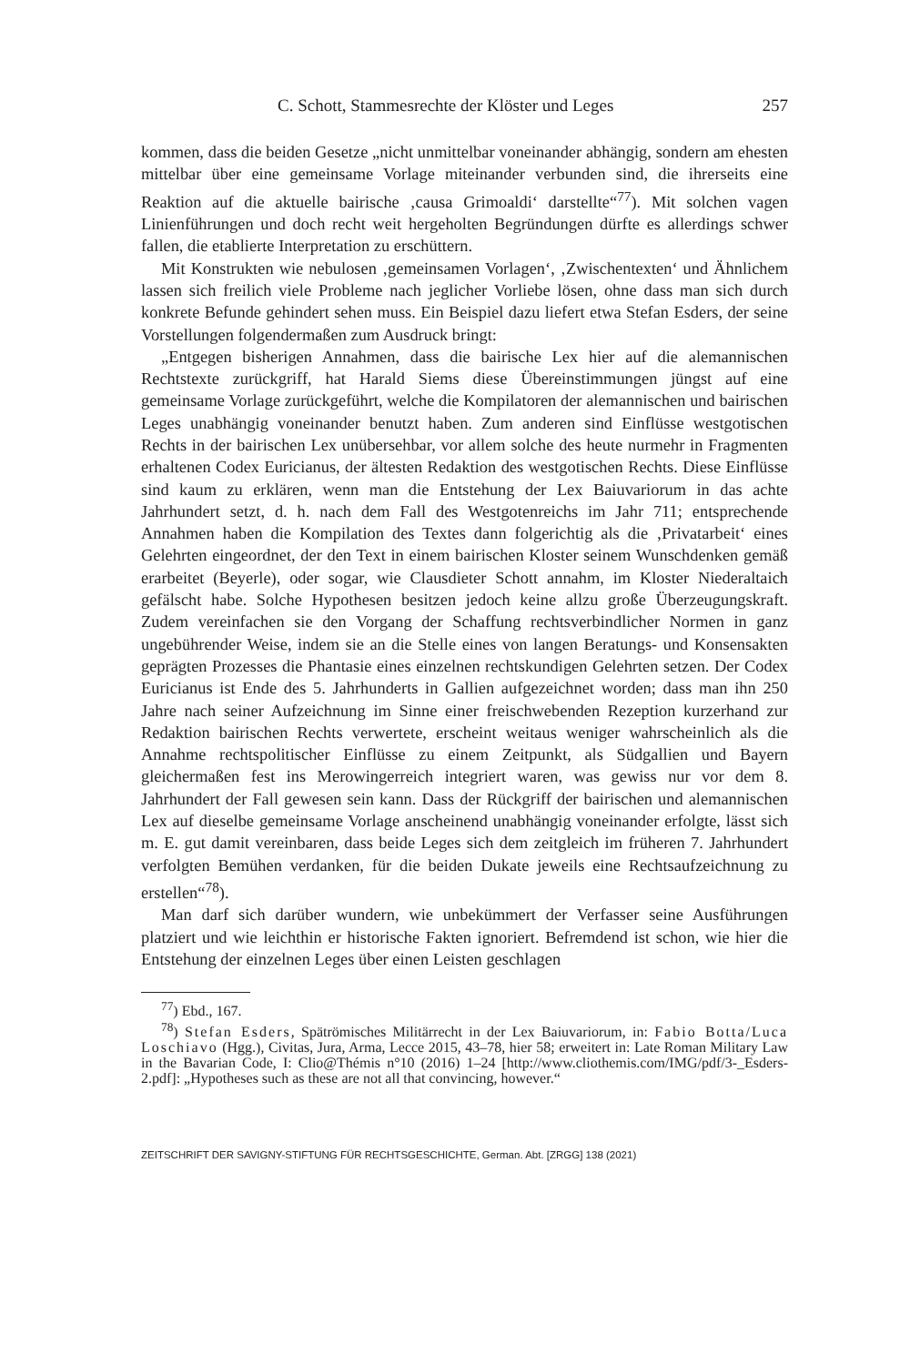C. Schott, Stammesrechte der Klöster und Leges 257
kommen, dass die beiden Gesetze „nicht unmittelbar voneinander abhängig, sondern am ehesten mittelbar über eine gemeinsame Vorlage miteinander verbunden sind, die ihrerseits eine Reaktion auf die aktuelle bairische ‚causa Grimoaldi‘ darstellte“<sup>77</sup>). Mit solchen vagen Linienführungen und doch recht weit hergeholten Begründungen dürfte es allerdings schwer fallen, die etablierte Interpretation zu erschüttern.
Mit Konstrukten wie nebulosen ‚gemeinsamen Vorlagen‘, ‚Zwischentexten‘ und Ähnlichem lassen sich freilich viele Probleme nach jeglicher Vorliebe lösen, ohne dass man sich durch konkrete Befunde gehindert sehen muss. Ein Beispiel dazu liefert etwa Stefan Esders, der seine Vorstellungen folgendermaßen zum Ausdruck bringt:
„Entgegen bisherigen Annahmen, dass die bairische Lex hier auf die alemannischen Rechtstexte zurückgriff, hat Harald Siems diese Übereinstimmungen jüngst auf eine gemeinsame Vorlage zurückgeführt, welche die Kompilatoren der alemannischen und bairischen Leges unabhängig voneinander benutzt haben. Zum anderen sind Einflüsse westgotischen Rechts in der bairischen Lex unübersehbar, vor allem solche des heute nurmehr in Fragmenten erhaltenen Codex Euricianus, der ältesten Redaktion des westgotischen Rechts. Diese Einflüsse sind kaum zu erklären, wenn man die Entstehung der Lex Baiuvariorum in das achte Jahrhundert setzt, d. h. nach dem Fall des Westgotenreichs im Jahr 711; entsprechende Annahmen haben die Kompilation des Textes dann folgerichtig als die ‚Privatarbeit‘ eines Gelehrten eingeordnet, der den Text in einem bairischen Kloster seinem Wunschdenken gemäß erarbeitet (Beyerle), oder sogar, wie Clausdieter Schott annahm, im Kloster Niederaltaich gefälscht habe. Solche Hypothesen besitzen jedoch keine allzu große Überzeugungskraft. Zudem vereinfachen sie den Vorgang der Schaffung rechtsverbindlicher Normen in ganz ungebührender Weise, indem sie an die Stelle eines von langen Beratungs- und Konsensakten geprägten Prozesses die Phantasie eines einzelnen rechtskundigen Gelehrten setzen. Der Codex Euricianus ist Ende des 5. Jahrhunderts in Gallien aufgezeichnet worden; dass man ihn 250 Jahre nach seiner Aufzeichnung im Sinne einer freischwebenden Rezeption kurzerhand zur Redaktion bairischen Rechts verwertete, erscheint weitaus weniger wahrscheinlich als die Annahme rechtspolitischer Einflüsse zu einem Zeitpunkt, als Südgallien und Bayern gleichermaßen fest ins Merowingerreich integriert waren, was gewiss nur vor dem 8. Jahrhundert der Fall gewesen sein kann. Dass der Rückgriff der bairischen und alemannischen Lex auf dieselbe gemeinsame Vorlage anscheinend unabhängig voneinander erfolgte, lässt sich m. E. gut damit vereinbaren, dass beide Leges sich dem zeitgleich im früheren 7. Jahrhundert verfolgten Bemühen verdanken, für die beiden Dukate jeweils eine Rechtsaufzeichnung zu erstellen“<sup>78</sup>).
Man darf sich darüber wundern, wie unbekümmert der Verfasser seine Ausführungen platziert und wie leichthin er historische Fakten ignoriert. Befremdend ist schon, wie hier die Entstehung der einzelnen Leges über einen Leisten geschlagen
<sup>77</sup>) Ebd., 167.
<sup>78</sup>) Stefan Esders, Spätrömisches Militärrecht in der Lex Baiuvariorum, in: Fabio Botta/Luca Loschiavo (Hgg.), Civitas, Jura, Arma, Lecce 2015, 43–78, hier 58; erweitert in: Late Roman Military Law in the Bavarian Code, I: Clio@Thémis n°10 (2016) 1–24 [http://www.cliothemis.com/IMG/pdf/3-_Esders-2.pdf]: „Hypotheses such as these are not all that convincing, however.“
ZEITSCHRIFT DER SAVIGNY-STIFTUNG FÜR RECHTSGESCHICHTE, German. Abt. [ZRGG] 138 (2021)